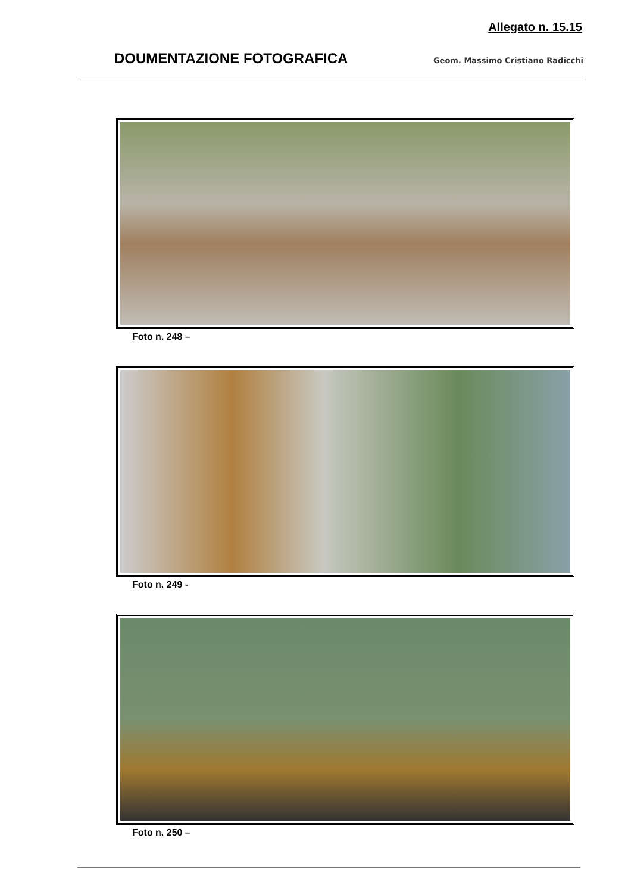Allegato n. 15.15
DOUMENTAZIONE FOTOGRAFICA Geom. Massimo Cristiano Radicchi
Foto n. 248 –
Foto n. 249 -
Foto n. 250 –